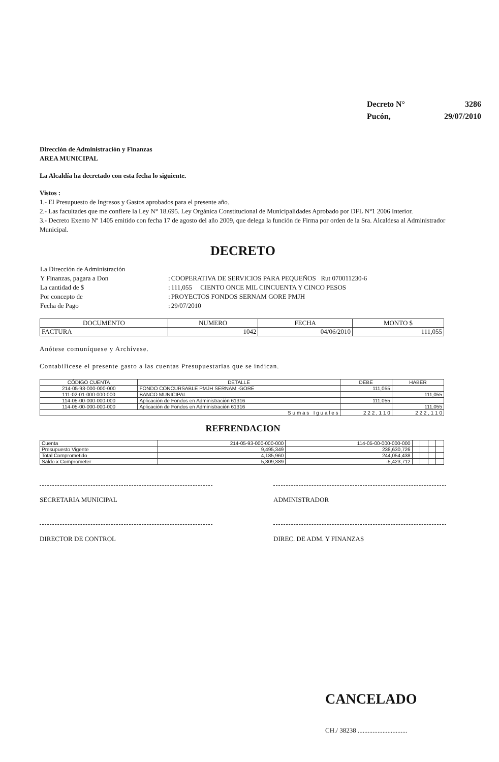| Decreto N° | 3286 |
| Pucón, | 29/07/2010 |
Dirección de Administración y Finanzas
AREA MUNICIPAL
La Alcaldía ha decretado con esta fecha lo siguiente.
Vistos :
1.- El Presupuesto de Ingresos y Gastos aprobados para el presente año.
2.- Las facultades que me confiere la Ley N° 18.695. Ley Orgánica Constitucional de Municipalidades Aprobado por DFL N°1 2006 Interior.
3.- Decreto Exento Nº 1405 emitido con fecha 17 de agosto del año 2009, que delega la función de Firma por orden de la Sra. Alcaldesa al Administrador Municipal.
DECRETO
| La Dirección de Administración | | |
| Y Finanzas, pagara a Don | : | COOPERATIVA DE SERVICIOS PARA PEQUEÑOS Rut 070011230-6 |
| La cantidad de $ | : | 111,055 CIENTO ONCE MIL CINCUENTA Y CINCO PESOS |
| Por concepto de | : | PROYECTOS FONDOS SERNAM GORE PMJH |
| Fecha de Pago | : | 29/07/2010 |
| DOCUMENTO | NUMERO | FECHA | MONTO $ |
| --- | --- | --- | --- |
| FACTURA | 1042 | 04/06/2010 | 111,055 |
Anótese comuníquese y Archívese.
Contabilícese el presente gasto a las cuentas Presupuestarias que se indican.
| CÓDIGO CUENTA | DETALLE | DEBE | HABER |
| --- | --- | --- | --- |
| 214-05-93-000-000-000 | FONDO CONCURSABLE PMJH SERNAM -GORE | 111,055 | |
| 111-02-01-000-000-000 | BANCO MUNICIPAL | | 111,055 |
| 114-05-00-000-000-000 | Aplicación de Fondos en Administración 61316 | 111,055 | |
| 114-05-00-000-000-000 | Aplicación de Fondos en Administración 61316 | | 111,055 |
| S u m a s I g u a l e s | | 2 2 2 , 1 1 0 | 2 2 2 , 1 1 0 |
REFRENDACION
| Cuenta | 214-05-93-000-000-000 | 114-05-00-000-000-000 | | | | |
| Presupuesto Vigente | 9,495,349 | 238,630,726 | | | | |
| Total Comprometido | 4,185,960 | 244,054,438 | | | | |
| Saldo x Comprometer | 5,309,389 | -5,423,712 | | | | |
SECRETARIA MUNICIPAL ADMINISTRADOR
DIRECTOR DE CONTROL DIREC. DE ADM. Y FINANZAS
CANCELADO
CH./ 38238 ..............................